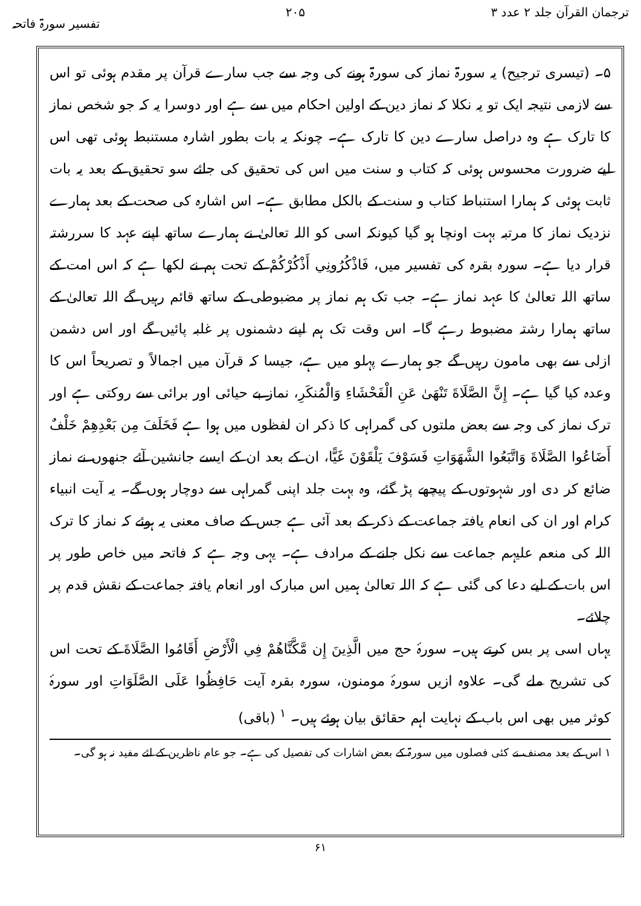ترجمان القرآن جلد ۲ عدد ۳ ۲۰۵ تفسیر سورۃ فاتحہ
۵۔ (تیسری ترجیح) یہ سورۃ نماز کی سورۃ ہونے کی وجہ سے جب سارے قرآن پر مقدم ہوئی تو اس سے لازمی نتیجہ ایک تو یہ نکلا کہ نماز دین کے اولین احکام میں سے ہے اور دوسرا یہ کہ جو شخص نماز کا تارک ہے وہ دراصل سارے دین کا تارک ہے۔ چونکہ یہ بات بطور اشارہ مستنبط ہوئی تھی اس لیے ضرورت محسوس ہوئی کہ کتاب و سنت میں اس کی تحقیق کی جائے سو تحقیق کے بعد یہ بات ثابت ہوئی کہ ہمارا استنباط کتاب و سنت کے بالکل مطابق ہے۔ اس اشارہ کی صحت کے بعد ہمارے نزدیک نماز کا مرتبہ بہت اونچا ہو گیا کیونکہ اسی کو اللہ تعالیٰ نے ہمارے ساتھ اپنے عہد کا سررشتہ قرار دیا ہے۔ سورہ بقرہ کی تفسیر میں، فَاذْكُرُونِي أَذْكُرْكُمْ کے تحت ہم نے لکھا ہے کہ اس امت کے ساتھ اللہ تعالیٰ کا عہد نماز ہے۔ جب تک ہم نماز پر مضبوطی کے ساتھ قائم رہیں گے اللہ تعالیٰ کے ساتھ ہمارا رشتہ مضبوط رہے گا۔ اس وقت تک ہم اپنے دشمنوں پر غلبہ پائیں گے اور اس دشمن ازلی سے بھی مامون رہیں گے جو ہمارے پہلو میں ہے، جیسا کہ قرآن میں اجمالاً و تصریحاً اس کا وعدہ کیا گیا ہے۔ إِنَّ الصَّلَاةَ تَنْهَىٰ عَنِ الْفَحْشَاءِ وَالْمُنكَرِ، نماز بے حیائی اور برائی سے روکتی ہے اور ترک نماز کی وجہ سے بعض ملتوں کی گمراہی کا ذکر ان لفظوں میں ہوا ہے فَخَلَفَ مِن بَعْدِهِمْ خَلْفٌ أَضَاعُوا الصَّلَاةَ وَاتَّبَعُوا الشَّهَوَاتِ فَسَوْفَ يَلْقَوْنَ غَيًّا، ان کے بعد ان کے ایسے جانشین آئے جنھوں نے نماز ضائع کر دی اور شہوتوں کے پیچھے پڑ گئے، وہ بہت جلد اپنی گمراہی سے دوچار ہوں گے۔ یہ آیت انبیاء کرام اور ان کی انعام یافتہ جماعت کے ذکر کے بعد آئی ہے جس کے صاف معنی یہ ہوئے کہ نماز کا ترک اللہ کی منعم علیہم جماعت سے نکل جانے کے مرادف ہے۔ یہی وجہ ہے کہ فاتحہ میں خاص طور پر اس بات کے لیے دعا کی گئی ہے کہ اللہ تعالیٰ ہمیں اس مبارک اور انعام یافتہ جماعت کے نقش قدم پر چلائے۔
یہاں اسی پر بس کرتے ہیں۔ سورۂ حج میں الَّذِينَ إِن مَّكَّنَّاهُمْ فِي الْأَرْضِ أَقَامُوا الصَّلَاةَ کے تحت اس کی تشریح ملے گی۔ علاوہ ازیں سورۂ مومنون، سورہ بقرہ آیت حَافِظُوا عَلَى الصَّلَوَاتِ اور سورۂ کوثر میں بھی اس باب کے نہایت اہم حقائق بیان ہوئے ہیں۔ <sup>۱</sup> (باقی)
۱ اس کے بعد مصنف نے کئی فصلوں میں سورۃ کے بعض اشارات کی تفصیل کی ہے۔ جو عام ناظرین کے لئے مفید نہ ہو گی۔
۶۱